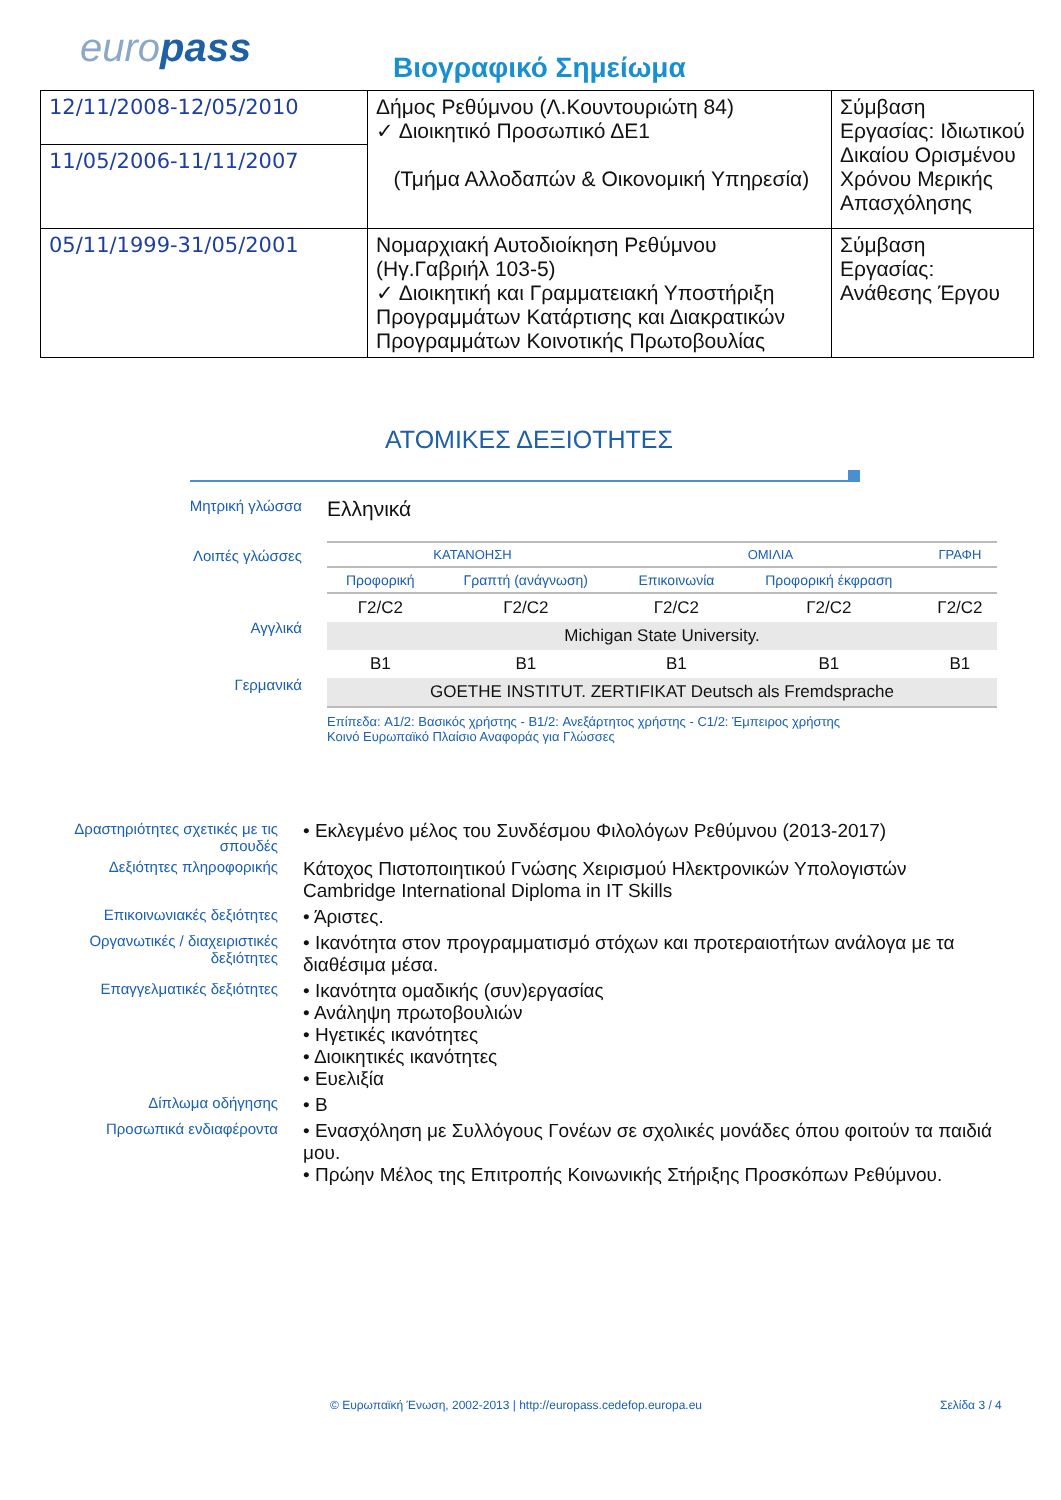europass Βιογραφικό Σημείωμα
| 12/11/2008-12/05/2010 | Δήμος Ρεθύμνου (Λ.Κουντουριώτη 84) ✓ Διοικητικό Προσωπικό ΔΕ1 (Τμήμα Αλλοδαπών & Οικονομική Υπηρεσία) | Σύμβαση Εργασίας: Ιδιωτικού Δικαίου Ορισμένου Χρόνου Μερικής Απασχόλησης |
| 11/05/2006-11/11/2007 | | |
| 05/11/1999-31/05/2001 | Νομαρχιακή Αυτοδιοίκηση Ρεθύμνου (Ηγ.Γαβριήλ 103-5) ✓ Διοικητική και Γραμματειακή Υποστήριξη Προγραμμάτων Κατάρτισης και Διακρατικών Προγραμμάτων Κοινοτικής Πρωτοβουλίας | Σύμβαση Εργασίας: Ανάθεσης Έργου |
ΑΤΟΜΙΚΕΣ ΔΕΞΙΟΤΗΤΕΣ
Μητρική γλώσσα
Ελληνικά
Λοιπές γλώσσες
Αγγλικά
Γερμανικά
| ΚΑΤΑΝΟΗΣΗ | | ΟΜΙΛΙΑ | | ΓΡΑΦΗ |
| Προφορική | Γραπτή (ανάγνωση) | Επικοινωνία | Προφορική έκφραση | |
| Γ2/C2 | Γ2/C2 | Γ2/C2 | Γ2/C2 | Γ2/C2 |
| Michigan State University. | | | | |
| B1 | B1 | B1 | B1 | B1 |
| GOETHE INSTITUT. ZERTIFIKAT Deutsch als Fremdsprache | | | | |
Επίπεδα: A1/2: Βασικός χρήστης - B1/2: Ανεξάρτητος χρήστης - C1/2: Έμπειρος χρήστης
Κοινό Ευρωπαϊκό Πλαίσιο Αναφοράς για Γλώσσες
Δραστηριότητες σχετικές με τις σπουδές
• Εκλεγμένο μέλος του Συνδέσμου Φιλολόγων Ρεθύμνου (2013-2017)
Δεξιότητες πληροφορικής
Κάτοχος Πιστοποιητικού Γνώσης Χειρισμού Ηλεκτρονικών Υπολογιστών
Cambridge International Diploma in IT Skills
Επικοινωνιακές δεξιότητες
• Άριστες.
Οργανωτικές / διαχειριστικές δεξιότητες
• Ικανότητα στον προγραμματισμό στόχων και προτεραιοτήτων ανάλογα με τα διαθέσιμα μέσα.
Επαγγελματικές δεξιότητες
• Ικανότητα ομαδικής (συν)εργασίας
• Ανάληψη πρωτοβουλιών
• Ηγετικές ικανότητες
• Διοικητικές ικανότητες
• Ευελιξία
Δίπλωμα οδήγησης
• B
Προσωπικά ενδιαφέροντα
• Ενασχόληση με Συλλόγους Γονέων σε σχολικές μονάδες όπου φοιτούν τα παιδιά μου.
• Πρώην Μέλος της Επιτροπής Κοινωνικής Στήριξης Προσκόπων Ρεθύμνου.
© Ευρωπαϊκή Ένωση, 2002-2013 | http://europass.cedefop.europa.eu
Σελίδα 3 / 4